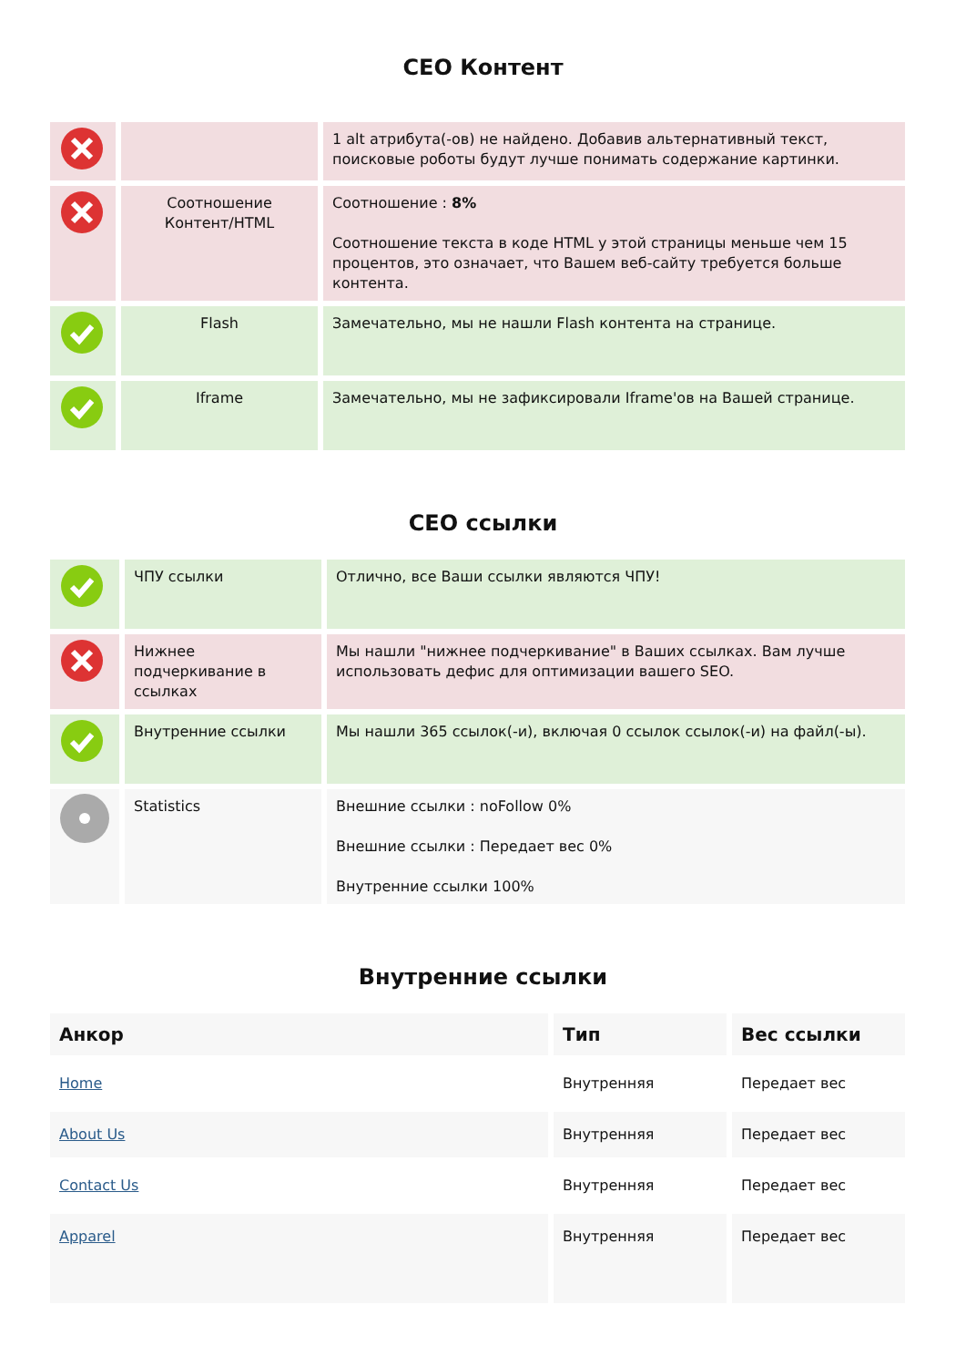СЕО Контент
| | | 1 alt атрибута(-ов) не найдено. Добавив альтернативный текст, поисковые роботы будут лучше понимать содержание картинки. |
| | Соотношение Контент/HTML | Соотношение : 8% Соотношение текста в коде HTML у этой страницы меньше чем 15 процентов, это означает, что Вашем веб-сайту требуется больше контента. |
| | Flash | Замечательно, мы не нашли Flash контента на странице. |
| | Iframe | Замечательно, мы не зафиксировали Iframe'ов на Вашей странице. |
СЕО ссылки
| | ЧПУ ссылки | Отлично, все Ваши ссылки являются ЧПУ! |
| | Нижнее подчеркивание в ссылках | Мы нашли "нижнее подчеркивание" в Ваших ссылках. Вам лучше использовать дефис для оптимизации вашего SEO. |
| | Внутренние ссылки | Мы нашли 365 ссылок(-и), включая 0 ссылок ссылок(-и) на файл(-ы). |
| | Statistics | Внешние ссылки : noFollow 0% Внешние ссылки : Передает вес 0% Внутренние ссылки 100% |
Внутренние ссылки
| Анкор | Тип | Вес ссылки |
| --- | --- | --- |
| Home | Внутренняя | Передает вес |
| About Us | Внутренняя | Передает вес |
| Contact Us | Внутренняя | Передает вес |
| Apparel | Внутренняя | Передает вес |